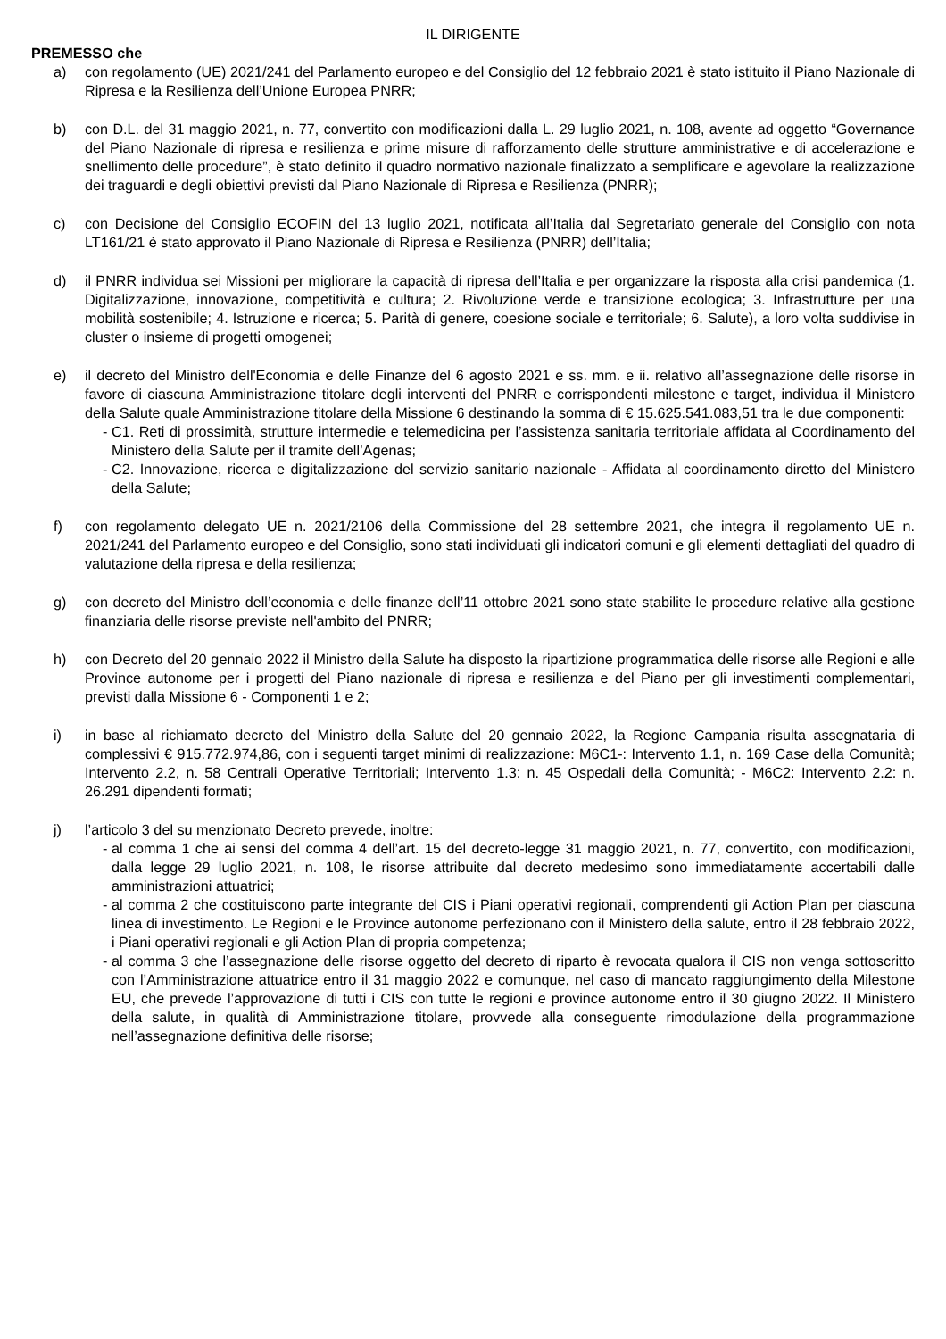IL DIRIGENTE
PREMESSO che
a) con regolamento (UE) 2021/241 del Parlamento europeo e del Consiglio del 12 febbraio 2021 è stato istituito il Piano Nazionale di Ripresa e la Resilienza dell’Unione Europea PNRR;
b) con D.L. del 31 maggio 2021, n. 77, convertito con modificazioni dalla L. 29 luglio 2021, n. 108, avente ad oggetto “Governance del Piano Nazionale di ripresa e resilienza e prime misure di rafforzamento delle strutture amministrative e di accelerazione e snellimento delle procedure”, è stato definito il quadro normativo nazionale finalizzato a semplificare e agevolare la realizzazione dei traguardi e degli obiettivi previsti dal Piano Nazionale di Ripresa e Resilienza (PNRR);
c) con Decisione del Consiglio ECOFIN del 13 luglio 2021, notificata all’Italia dal Segretariato generale del Consiglio con nota LT161/21 è stato approvato il Piano Nazionale di Ripresa e Resilienza (PNRR) dell’Italia;
d) il PNRR individua sei Missioni per migliorare la capacità di ripresa dell’Italia e per organizzare la risposta alla crisi pandemica (1. Digitalizzazione, innovazione, competitività e cultura; 2. Rivoluzione verde e transizione ecologica; 3. Infrastrutture per una mobilità sostenibile; 4. Istruzione e ricerca; 5. Parità di genere, coesione sociale e territoriale; 6. Salute), a loro volta suddivise in cluster o insieme di progetti omogenei;
e) il decreto del Ministro dell'Economia e delle Finanze del 6 agosto 2021 e ss. mm. e ii. relativo all’assegnazione delle risorse in favore di ciascuna Amministrazione titolare degli interventi del PNRR e corrispondenti milestone e target, individua il Ministero della Salute quale Amministrazione titolare della Missione 6 destinando la somma di € 15.625.541.083,51 tra le due componenti:
- C1. Reti di prossimità, strutture intermedie e telemedicina per l’assistenza sanitaria territoriale affidata al Coordinamento del Ministero della Salute per il tramite dell’Agenas;
- C2. Innovazione, ricerca e digitalizzazione del servizio sanitario nazionale - Affidata al coordinamento diretto del Ministero della Salute;
f) con regolamento delegato UE n. 2021/2106 della Commissione del 28 settembre 2021, che integra il regolamento UE n. 2021/241 del Parlamento europeo e del Consiglio, sono stati individuati gli indicatori comuni e gli elementi dettagliati del quadro di valutazione della ripresa e della resilienza;
g) con decreto del Ministro dell’economia e delle finanze dell’11 ottobre 2021 sono state stabilite le procedure relative alla gestione finanziaria delle risorse previste nell'ambito del PNRR;
h) con Decreto del 20 gennaio 2022 il Ministro della Salute ha disposto la ripartizione programmatica delle risorse alle Regioni e alle Province autonome per i progetti del Piano nazionale di ripresa e resilienza e del Piano per gli investimenti complementari, previsti dalla Missione 6 - Componenti 1 e 2;
i) in base al richiamato decreto del Ministro della Salute del 20 gennaio 2022, la Regione Campania risulta assegnataria di complessivi € 915.772.974,86, con i seguenti target minimi di realizzazione: M6C1-: Intervento 1.1, n. 169 Case della Comunità; Intervento 2.2, n. 58 Centrali Operative Territoriali; Intervento 1.3: n. 45 Ospedali della Comunità; - M6C2: Intervento 2.2: n. 26.291 dipendenti formati;
j) l’articolo 3 del su menzionato Decreto prevede, inoltre:
- al comma 1 che ai sensi del comma 4 dell’art. 15 del decreto-legge 31 maggio 2021, n. 77, convertito, con modificazioni, dalla legge 29 luglio 2021, n. 108, le risorse attribuite dal decreto medesimo sono immediatamente accertabili dalle amministrazioni attuatrici;
- al comma 2 che costituiscono parte integrante del CIS i Piani operativi regionali, comprendenti gli Action Plan per ciascuna linea di investimento. Le Regioni e le Province autonome perfezionano con il Ministero della salute, entro il 28 febbraio 2022, i Piani operativi regionali e gli Action Plan di propria competenza;
- al comma 3 che l’assegnazione delle risorse oggetto del decreto di riparto è revocata qualora il CIS non venga sottoscritto con l’Amministrazione attuatrice entro il 31 maggio 2022 e comunque, nel caso di mancato raggiungimento della Milestone EU, che prevede l’approvazione di tutti i CIS con tutte le regioni e province autonome entro il 30 giugno 2022. Il Ministero della salute, in qualità di Amministrazione titolare, provvede alla conseguente rimodulazione della programmazione nell’assegnazione definitiva delle risorse;